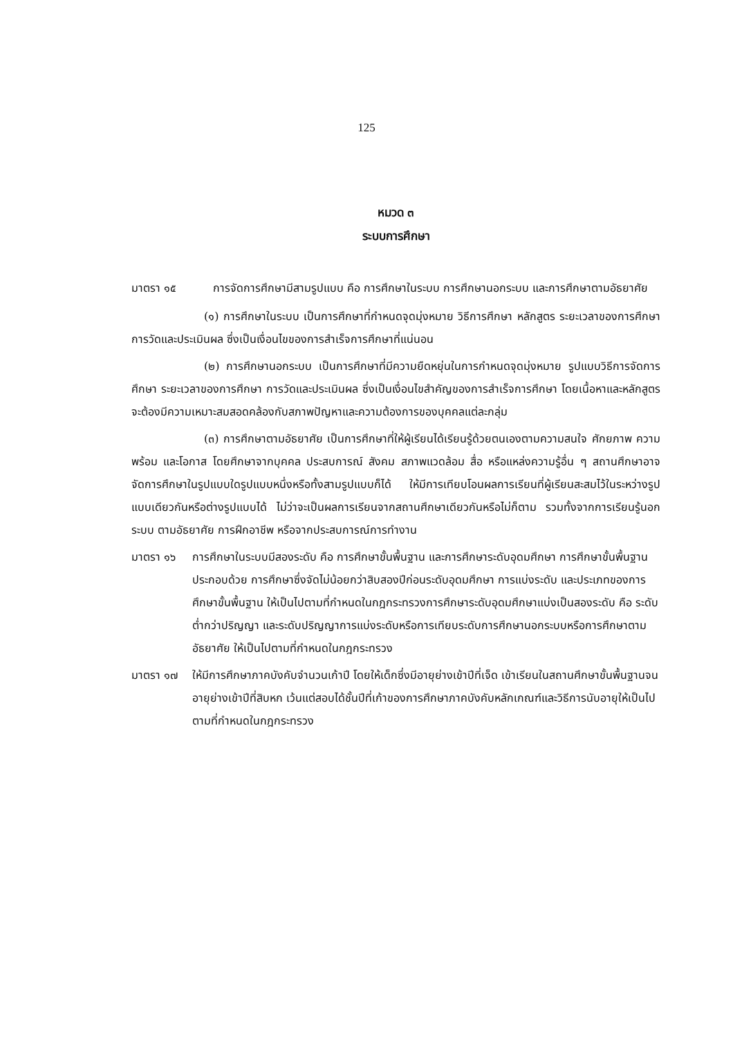125
หมวด ๓
ระบบการศึกษา
มาตรา ๑๕ การจัดการศึกษามีสามรูปแบบ คือ การศึกษาในระบบ การศึกษานอกระบบ และการศึกษาตามอัธยาศัย
(๑) การศึกษาในระบบ เป็นการศึกษาที่กำหนดจุดมุ่งหมาย วิธีการศึกษา หลักสูตร ระยะเวลาของการศึกษา การวัดและประเมินผล ซึ่งเป็นเงื่อนไขของการสำเร็จการศึกษาที่แน่นอน
(๒) การศึกษานอกระบบ เป็นการศึกษาที่มีความยืดหยุ่นในการกำหนดจุดมุ่งหมาย รูปแบบวิธีการจัดการศึกษา ระยะเวลาของการศึกษา การวัดและประเมินผล ซึ่งเป็นเงื่อนไขสำคัญของการสำเร็จการศึกษา โดยเนื้อหาและหลักสูตรจะต้องมีความเหมาะสมสอดคล้องกับสภาพปัญหาและความต้องการของบุคคลแต่ละกลุ่ม
(๓) การศึกษาตามอัธยาศัย เป็นการศึกษาที่ให้ผู้เรียนได้เรียนรู้ด้วยตนเองตามความสนใจ ศักยภาพ ความพร้อม และโอกาส โดยศึกษาจากบุคคล ประสบการณ์ สังคม สภาพแวดล้อม สื่อ หรือแหล่งความรู้อื่น ๆ สถานศึกษาอาจจัดการศึกษาในรูปแบบใดรูปแบบหนึ่งหรือทั้งสามรูปแบบก็ได้ ให้มีการเทียบโอนผลการเรียนที่ผู้เรียนสะสมไว้ในระหว่างรูปแบบเดียวกันหรือต่างรูปแบบได้ ไม่ว่าจะเป็นผลการเรียนจากสถานศึกษาเดียวกันหรือไม่ก็ตาม รวมทั้งจากการเรียนรู้นอกระบบ ตามอัธยาศัย การฝึกอาชีพ หรือจากประสบการณ์การทำงาน
มาตรา ๑๖ การศึกษาในระบบมีสองระดับ คือ การศึกษาขั้นพื้นฐาน และการศึกษาระดับอุดมศึกษา การศึกษาขั้นพื้นฐานประกอบด้วย การศึกษาซึ่งจัดไม่น้อยกว่าสิบสองปีก่อนระดับอุดมศึกษา การแบ่งระดับ และประเภทของการศึกษาขั้นพื้นฐาน ให้เป็นไปตามที่กำหนดในกฎกระทรวงการศึกษาระดับอุดมศึกษาแบ่งเป็นสองระดับ คือ ระดับต่ำกว่าปริญญา และระดับปริญญาการแบ่งระดับหรือการเทียบระดับการศึกษานอกระบบหรือการศึกษาตามอัธยาศัย ให้เป็นไปตามที่กำหนดในกฎกระทรวง
มาตรา ๑๗ ให้มีการศึกษาภาคบังคับจำนวนเก้าปี โดยให้เด็กซึ่งมีอายุย่างเข้าปีที่เจ็ด เข้าเรียนในสถานศึกษาขั้นพื้นฐานจนอายุย่างเข้าปีที่สิบหก เว้นแต่สอบได้ชั้นปีที่เก้าของการศึกษาภาคบังคับหลักเกณฑ์และวิธีการนับอายุให้เป็นไปตามที่กำหนดในกฎกระทรวง